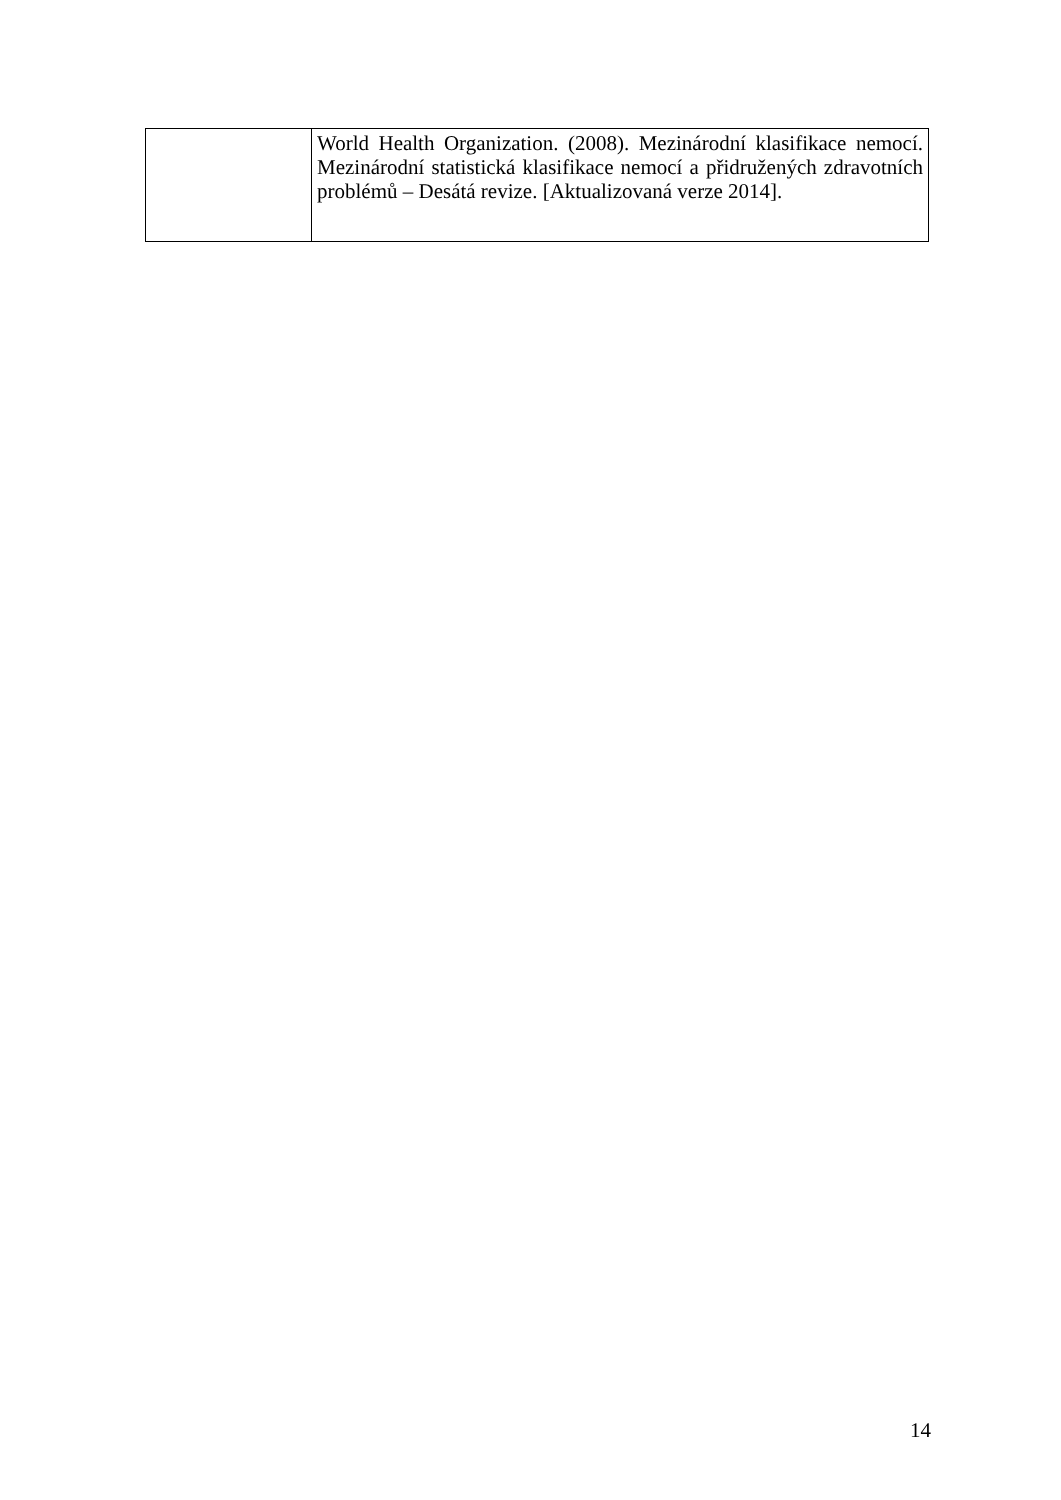| | World Health Organization. (2008). Mezinárodní klasifikace nemocí. Mezinárodní statistická klasifikace nemocí a přidružených zdravotních problémů – Desátá revize. [Aktualizovaná verze 2014]. |
14